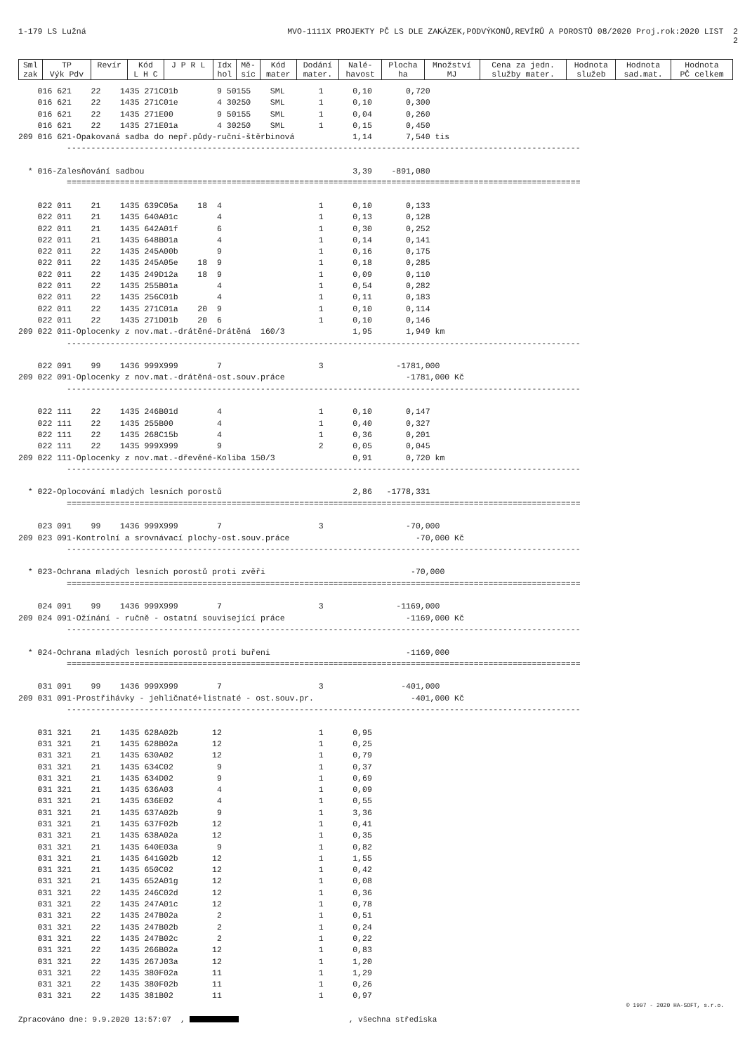1-179 LS Lužná MVO-1111X PROJEKTY PČ LS DLE ZAKÁZEK,PODVÝKONŮ,REVÍRŮ A POROSTŮ 08/2020 Proj.rok:2020 LIST 2
2
| Sml zak | TP Výk Pdv | Revír | Kód L H C | J P R L | Idx hol | Mě- síc | Kód mater | Dodání mater. | Nalé- havost | Plocha ha | Množství MJ | Cena za jedn. služby mater. | Hodnota služeb | Hodnota sad.mat. | Hodnota PČ celkem |
| --- | --- | --- | --- | --- | --- | --- | --- | --- | --- | --- | --- | --- | --- | --- | --- |
    016 621    22    1435 271C01b        9 50155    SML       1      0,10       0,720
    016 621    22    1435 271C01e        4 30250    SML       1      0,10       0,300
    016 621    22    1435 271E00         9 50155    SML       1      0,04       0,260
    016 621    22    1435 271E01a        4 30250    SML       1      0,15       0,450
209 016 621-Opakovaná sadba do nepř.půdy-ruční-štěrbinová            1,14       7,540 tis
          ----------------------------------------------------------------------------------------------------------

  * 016-Zalesňování sadbou                                           3,39    -891,080
          ==========================================================================================================

    022 011    21    1435 639C05a    18  4                    1      0,10       0,133
    022 011    21    1435 640A01c        4                    1      0,13       0,128
    022 011    21    1435 642A01f        6                    1      0,30       0,252
    022 011    21    1435 648B01a        4                    1      0,14       0,141
    022 011    22    1435 245A00b        9                    1      0,16       0,175
    022 011    22    1435 245A05e    18  9                    1      0,18       0,285
    022 011    22    1435 249D12a    18  9                    1      0,09       0,110
    022 011    22    1435 255B01a        4                    1      0,54       0,282
    022 011    22    1435 256C01b        4                    1      0,11       0,183
    022 011    22    1435 271C01a    20  9                    1      0,10       0,114
    022 011    22    1435 271D01b    20  6                    1      0,10       0,146
209 022 011-Oplocenky z nov.mat.-drátěné-Drátěná  160/3              1,95       1,949 km
          ----------------------------------------------------------------------------------------------------------

    022 091    99    1436 999X999        7                    3               -1781,000
209 022 091-Oplocenky z nov.mat.-drátěná-ost.souv.práce                         -1781,000 Kč
          ----------------------------------------------------------------------------------------------------------

    022 111    22    1435 246B01d        4                    1      0,10       0,147
    022 111    22    1435 255B00         4                    1      0,40       0,327
    022 111    22    1435 268C15b        4                    1      0,36       0,201
    022 111    22    1435 999X999        9                    2      0,05       0,045
209 022 111-Oplocenky z nov.mat.-dřevěné-Koliba 150/3                0,91       0,720 km
          ----------------------------------------------------------------------------------------------------------

  * 022-Oplocování mladých lesních porostů                           2,86   -1778,331
          ==========================================================================================================

    023 091    99    1436 999X999        7                    3                 -70,000
209 023 091-Kontrolní a srovnávací plochy-ost.souv.práce                          -70,000 Kč
          ----------------------------------------------------------------------------------------------------------

  * 023-Ochrana mladých lesních porostů proti zvěři                              -70,000
          ==========================================================================================================

    024 091    99    1436 999X999        7                    3               -1169,000
209 024 091-Ožínání - ručně - ostatní související práce                         -1169,000 Kč
          ----------------------------------------------------------------------------------------------------------

  * 024-Ochrana mladých lesních porostů proti buřeni                            -1169,000
          ==========================================================================================================

    031 091    99    1436 999X999        7                    3                -401,000
209 031 091-Prostřihávky - jehličnaté+listnaté - ost.souv.pr.                    -401,000 Kč
          ----------------------------------------------------------------------------------------------------------

    031 321    21    1435 628A02b       12                    1      0,95
    031 321    21    1435 628B02a       12                    1      0,25
    031 321    21    1435 630A02        12                    1      0,79
    031 321    21    1435 634C02         9                    1      0,37
    031 321    21    1435 634D02         9                    1      0,69
    031 321    21    1435 636A03         4                    1      0,09
    031 321    21    1435 636E02         4                    1      0,55
    031 321    21    1435 637A02b        9                    1      3,36
    031 321    21    1435 637F02b       12                    1      0,41
    031 321    21    1435 638A02a       12                    1      0,35
    031 321    21    1435 640E03a        9                    1      0,82
    031 321    21    1435 641G02b       12                    1      1,55
    031 321    21    1435 650C02        12                    1      0,42
    031 321    21    1435 652A01g       12                    1      0,08
    031 321    22    1435 246C02d       12                    1      0,36
    031 321    22    1435 247A01c       12                    1      0,78
    031 321    22    1435 247B02a        2                    1      0,51
    031 321    22    1435 247B02b        2                    1      0,24
    031 321    22    1435 247B02c        2                    1      0,22
    031 321    22    1435 266B02a       12                    1      0,83
    031 321    22    1435 267J03a       12                    1      1,20
    031 321    22    1435 380F02a       11                    1      1,29
    031 321    22    1435 380F02b       11                    1      0,26
    031 321    22    1435 381B02        11                    1      0,97
© 1997 - 2020 HA-SOFT, s.r.o.
Zpracováno dne: 9.9.2020 13:57:07 , , všechna střediska